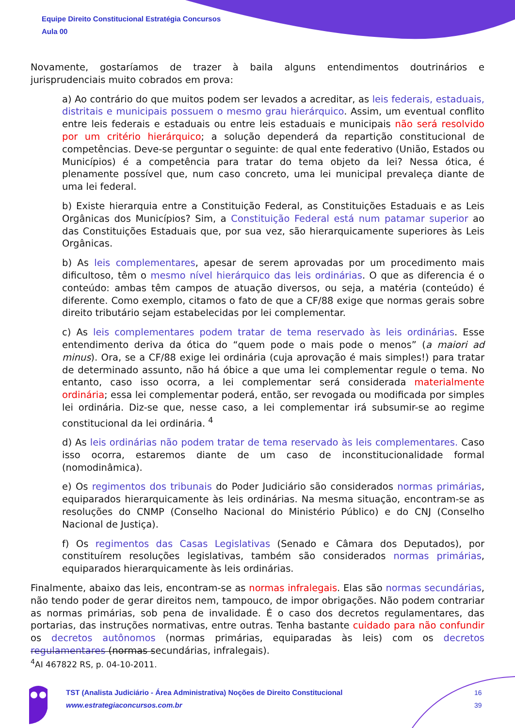Equipe Direito Constitucional Estratégia Concursos
Aula 00
Novamente, gostaríamos de trazer à baila alguns entendimentos doutrinários e jurisprudenciais muito cobrados em prova:
a) Ao contrário do que muitos podem ser levados a acreditar, as leis federais, estaduais, distritais e municipais possuem o mesmo grau hierárquico. Assim, um eventual conflito entre leis federais e estaduais ou entre leis estaduais e municipais não será resolvido por um critério hierárquico; a solução dependerá da repartição constitucional de competências. Deve-se perguntar o seguinte: de qual ente federativo (União, Estados ou Municípios) é a competência para tratar do tema objeto da lei? Nessa ótica, é plenamente possível que, num caso concreto, uma lei municipal prevaleça diante de uma lei federal.
b) Existe hierarquia entre a Constituição Federal, as Constituições Estaduais e as Leis Orgânicas dos Municípios? Sim, a Constituição Federal está num patamar superior ao das Constituições Estaduais que, por sua vez, são hierarquicamente superiores às Leis Orgânicas.
b) As leis complementares, apesar de serem aprovadas por um procedimento mais dificultoso, têm o mesmo nível hierárquico das leis ordinárias. O que as diferencia é o conteúdo: ambas têm campos de atuação diversos, ou seja, a matéria (conteúdo) é diferente. Como exemplo, citamos o fato de que a CF/88 exige que normas gerais sobre direito tributário sejam estabelecidas por lei complementar.
c) As leis complementares podem tratar de tema reservado às leis ordinárias. Esse entendimento deriva da ótica do “quem pode o mais pode o menos” (a maiori ad minus). Ora, se a CF/88 exige lei ordinária (cuja aprovação é mais simples!) para tratar de determinado assunto, não há óbice a que uma lei complementar regule o tema. No entanto, caso isso ocorra, a lei complementar será considerada materialmente ordinária; essa lei complementar poderá, então, ser revogada ou modificada por simples lei ordinária. Diz-se que, nesse caso, a lei complementar irá subsumir-se ao regime constitucional da lei ordinária. <sup>4</sup>
d) As leis ordinárias não podem tratar de tema reservado às leis complementares. Caso isso ocorra, estaremos diante de um caso de inconstitucionalidade formal (nomodinâmica).
e) Os regimentos dos tribunais do Poder Judiciário são considerados normas primárias, equiparados hierarquicamente às leis ordinárias. Na mesma situação, encontram-se as resoluções do CNMP (Conselho Nacional do Ministério Público) e do CNJ (Conselho Nacional de Justiça).
f) Os regimentos das Casas Legislativas (Senado e Câmara dos Deputados), por constituírem resoluções legislativas, também são considerados normas primárias, equiparados hierarquicamente às leis ordinárias.
Finalmente, abaixo das leis, encontram-se as normas infralegais. Elas são normas secundárias, não tendo poder de gerar direitos nem, tampouco, de impor obrigações. Não podem contrariar as normas primárias, sob pena de invalidade. É o caso dos decretos regulamentares, das portarias, das instruções normativas, entre outras. Tenha bastante cuidado para não confundir os decretos autônomos (normas primárias, equiparadas às leis) com os decretos regulamentares (normas secundárias, infralegais).
<sup>4</sup> AI 467822 RS, p. 04-10-2011.
TST (Analista Judiciário - Área Administrativa) Noções de Direito Constitucional
www.estrategiaconcursos.com.br
16
39